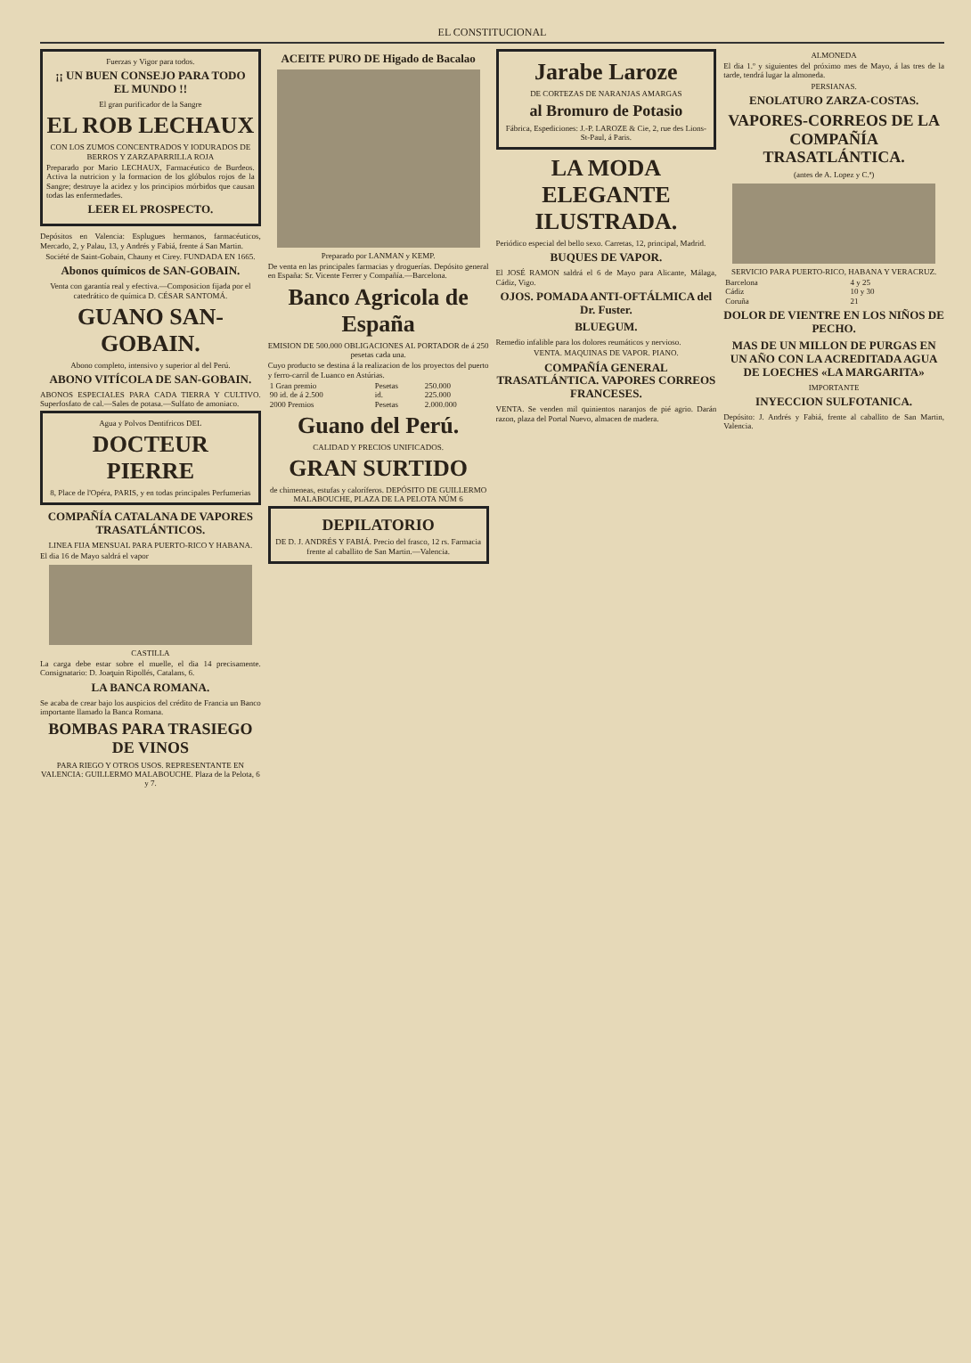EL CONSTITUCIONAL
Fuerzas y Vigor para todos.
¡¡ UN BUEN CONSEJO PARA TODO EL MUNDO !!
El gran purificador de la Sangre
EL ROB LECHAUX
CON LOS ZUMOS CONCENTRADOS Y IODURADOS DE BERROS Y ZARZAPARRILLA ROJA
Preparado por Mario LECHAUX, Farmacéutico de Burdeos. Activa la nutricion y la formacion de los glóbulos rojos de la Sangre; destruye la acidez y los principios mórbidos que causan todas las enfermedades.
LEER EL PROSPECTO.
Depósitos en Valencia: Esplugues hermanos, farmacéuticos, Mercado, 2, y Palau, 13, y Andrés y Fabiá, frente á San Martin.
Société de Saint-Gobain, Chauny et Cirey. FUNDADA EN 1665.
Abonos químicos de SAN-GOBAIN.
Venta con garantía real y efectiva.—Composicion fijada por el catedrático de química D. CÉSAR SANTOMÁ.
GUANO SAN-GOBAIN.
Abono completo, intensivo y superior al del Perú.
ABONO VITÍCOLA DE SAN-GOBAIN.
ABONOS ESPECIALES PARA CADA TIERRA Y CULTIVO. Superfosfato de cal.—Sales de potasa.—Sulfato de amoniaco.
Agua y Polvos Dentifricos DEL
DOCTEUR PIERRE
8, Place de l'Opéra, PARIS, y en todas principales Perfumerias
COMPAÑÍA CATALANA DE VAPORES TRASATLÁNTICOS.
LINEA FIJA MENSUAL PARA PUERTO-RICO Y HABANA.
El dia 16 de Mayo saldrá el vapor
CASTILLA
La carga debe estar sobre el muelle, el dia 14 precisamente. Consignatario: D. Joaquin Ripollés, Catalans, 6.
LA BANCA ROMANA.
Se acaba de crear bajo los auspicios del crédito de Francia un Banco importante llamado la Banca Romana.
BOMBAS PARA TRASIEGO DE VINOS
PARA RIEGO Y OTROS USOS. REPRESENTANTE EN VALENCIA: GUILLERMO MALABOUCHE. Plaza de la Pelota, 6 y 7.
ACEITE PURO DE Higado de Bacalao
Preparado por LANMAN y KEMP.
De venta en las principales farmacias y droguerías. Depósito general en España: Sr. Vicente Ferrer y Compañía.—Barcelona.
Banco Agricola de España
EMISION DE 500.000 OBLIGACIONES AL PORTADOR de á 250 pesetas cada una.
Cuyo producto se destina á la realizacion de los proyectos del puerto y ferro-carril de Luanco en Astúrias.
| 1 Gran premio | Pesetas | 250.000 |
| 90 id. de á 2.500 | id. | 225.000 |
| 2000 Premios | Pesetas | 2.000.000 |
Guano del Perú.
CALIDAD Y PRECIOS UNIFICADOS.
GRAN SURTIDO
de chimeneas, estufas y caloríferos. DEPÓSITO DE GUILLERMO MALABOUCHE, PLAZA DE LA PELOTA NÚM 6
DEPILATORIO
DE D. J. ANDRÉS Y FABIÁ. Precio del frasco, 12 rs. Farmacia frente al caballito de San Martin.—Valencia.
Jarabe Laroze
DE CORTEZAS DE NARANJAS AMARGAS
al Bromuro de Potasio
Fábrica, Espediciones: J.-P. LAROZE & Cie, 2, rue des Lions-St-Paul, á Paris.
LA MODA ELEGANTE ILUSTRADA.
Periódico especial del bello sexo. Carretas, 12, principal, Madrid.
BUQUES DE VAPOR.
El JOSÉ RAMON saldrá el 6 de Mayo para Alicante, Málaga, Cádiz, Vigo.
OJOS. POMADA ANTI-OFTÁLMICA del Dr. Fuster.
BLUEGUM.
Remedio infalible para los dolores reumáticos y nervioso.
VENTA. MAQUINAS DE VAPOR. PIANO.
COMPAÑÍA GENERAL TRASATLÁNTICA. VAPORES CORREOS FRANCESES.
VENTA. Se venden mil quinientos naranjos de pié agrio. Darán razon, plaza del Portal Nuevo, almacen de madera.
ALMONEDA
El dia 1.º y siguientes del próximo mes de Mayo, á las tres de la tarde, tendrá lugar la almoneda.
PERSIANAS.
ENOLATURO ZARZA-COSTAS.
VAPORES-CORREOS DE LA COMPAÑÍA TRASATLÁNTICA.
(antes de A. Lopez y C.ª)
SERVICIO PARA PUERTO-RICO, HABANA Y VERACRUZ.
| Barcelona | 4 y 25 |
| Cádiz | 10 y 30 |
| Coruña | 21 |
DOLOR DE VIENTRE EN LOS NIÑOS DE PECHO.
MAS DE UN MILLON DE PURGAS EN UN AÑO CON LA ACREDITADA AGUA DE LOECHES «LA MARGARITA»
IMPORTANTE
INYECCION SULFOTANICA.
Depósito: J. Andrés y Fabiá, frente al caballito de San Martin, Valencia.